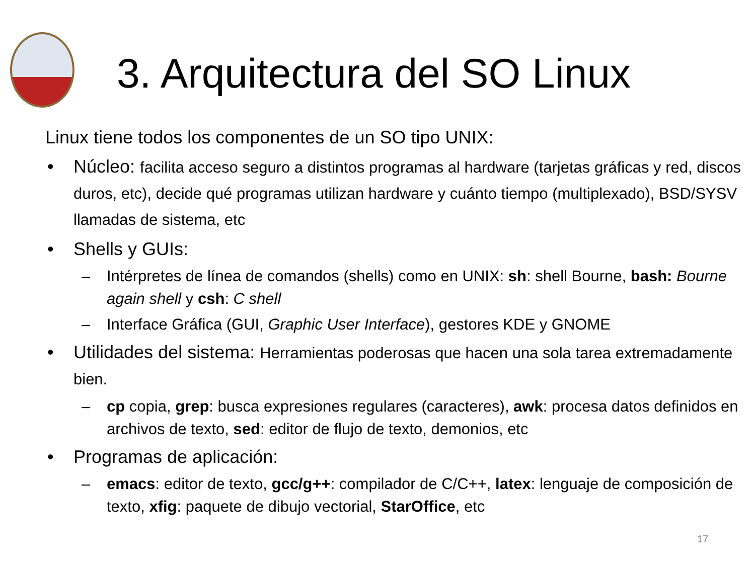3. Arquitectura del SO Linux
Linux tiene todos los componentes de un SO tipo UNIX:
• Núcleo: facilita acceso seguro a distintos programas al hardware (tarjetas gráficas y red, discos duros, etc), decide qué programas utilizan hardware y cuánto tiempo (multiplexado), BSD/SYSV llamadas de sistema, etc
• Shells y GUIs:
– Intérpretes de línea de comandos (shells) como en UNIX: sh: shell Bourne, bash: Bourne again shell y csh: C shell
– Interface Gráfica (GUI, Graphic User Interface), gestores KDE y GNOME
• Utilidades del sistema: Herramientas poderosas que hacen una sola tarea extremadamente bien.
– cp copia, grep: busca expresiones regulares (caracteres), awk: procesa datos definidos en archivos de texto, sed: editor de flujo de texto, demonios, etc
• Programas de aplicación:
– emacs: editor de texto, gcc/g++: compilador de C/C++, latex: lenguaje de composición de texto, xfig: paquete de dibujo vectorial, StarOffice, etc
17